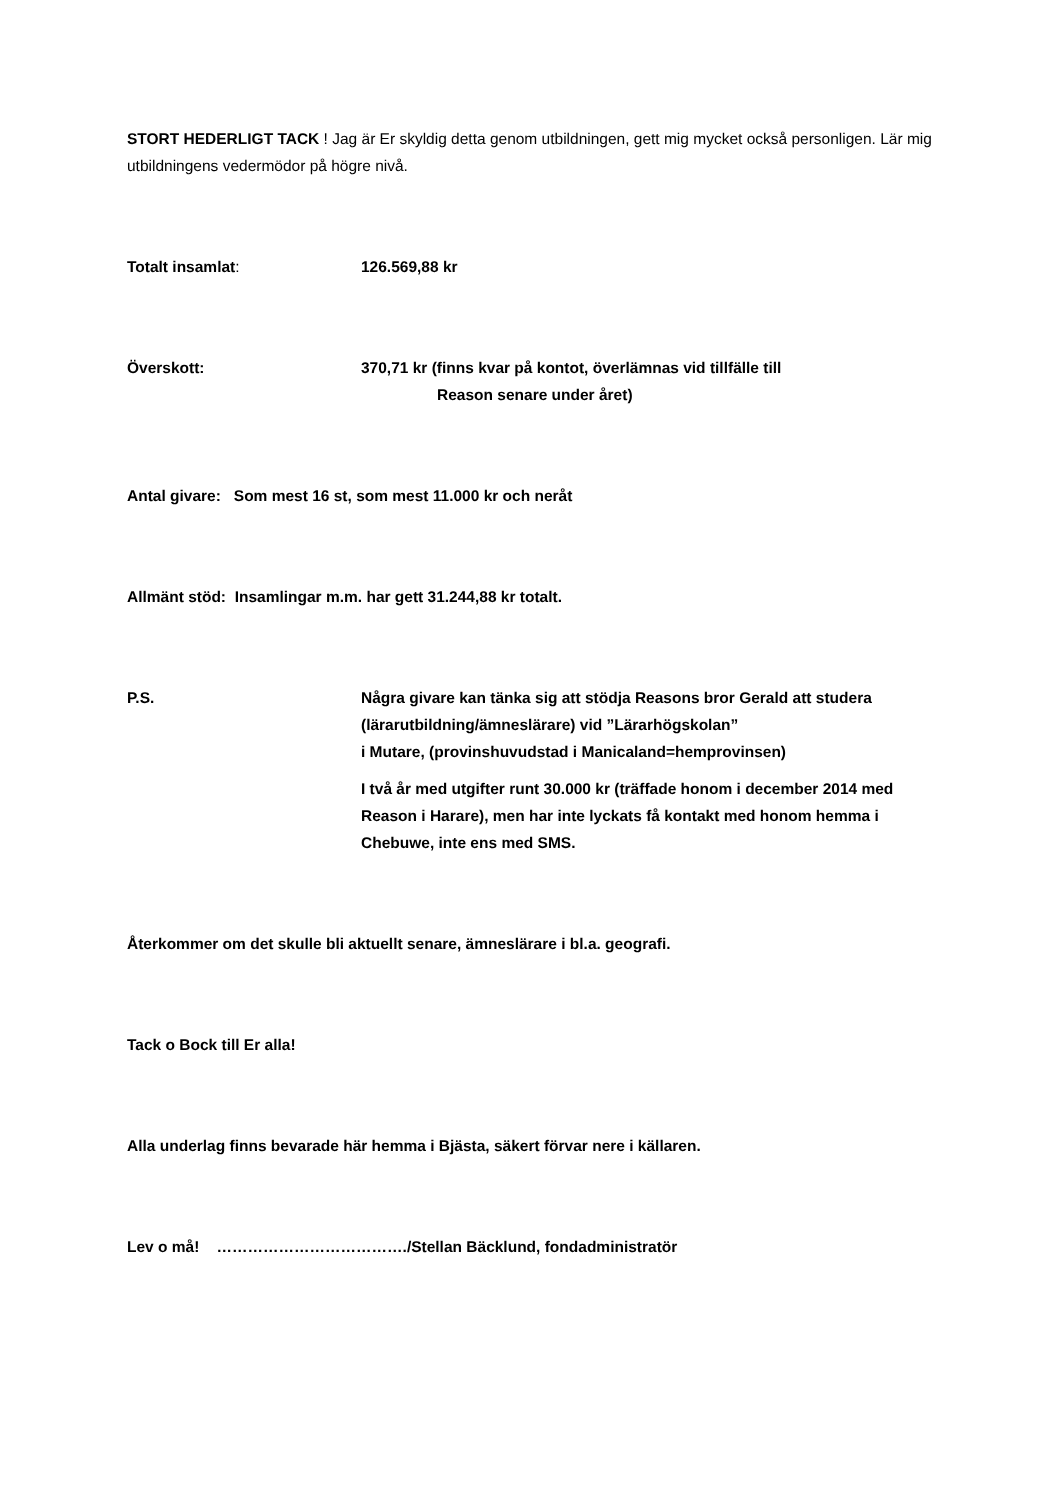STORT HEDERLIGT TACK ! Jag är Er skyldig detta genom utbildningen, gett mig mycket också personligen. Lär mig utbildningens vedermödor på högre nivå.
Totalt insamlat: 126.569,88 kr
Överskott: 370,71 kr (finns kvar på kontot, överlämnas vid tillfälle till
Reason senare under året)
Antal givare: Som mest 16 st, som mest 11.000 kr och neråt
Allmänt stöd: Insamlingar m.m. har gett 31.244,88 kr totalt.
P.S. Några givare kan tänka sig att stödja Reasons bror Gerald att studera (lärarutbildning/ämneslärare) vid ”Lärarhögskolan”
i Mutare, (provinshuvudstad i Manicaland=hemprovinsen)
I två år med utgifter runt 30.000 kr (träffade honom i december 2014 med Reason i Harare), men har inte lyckats få kontakt med honom hemma i Chebuwe, inte ens med SMS.
Återkommer om det skulle bli aktuellt senare, ämneslärare i bl.a. geografi.
Tack o Bock till Er alla!
Alla underlag finns bevarade här hemma i Bjästa, säkert förvar nere i källaren.
Lev o må! ………………………………./Stellan Bäcklund, fondadministratör